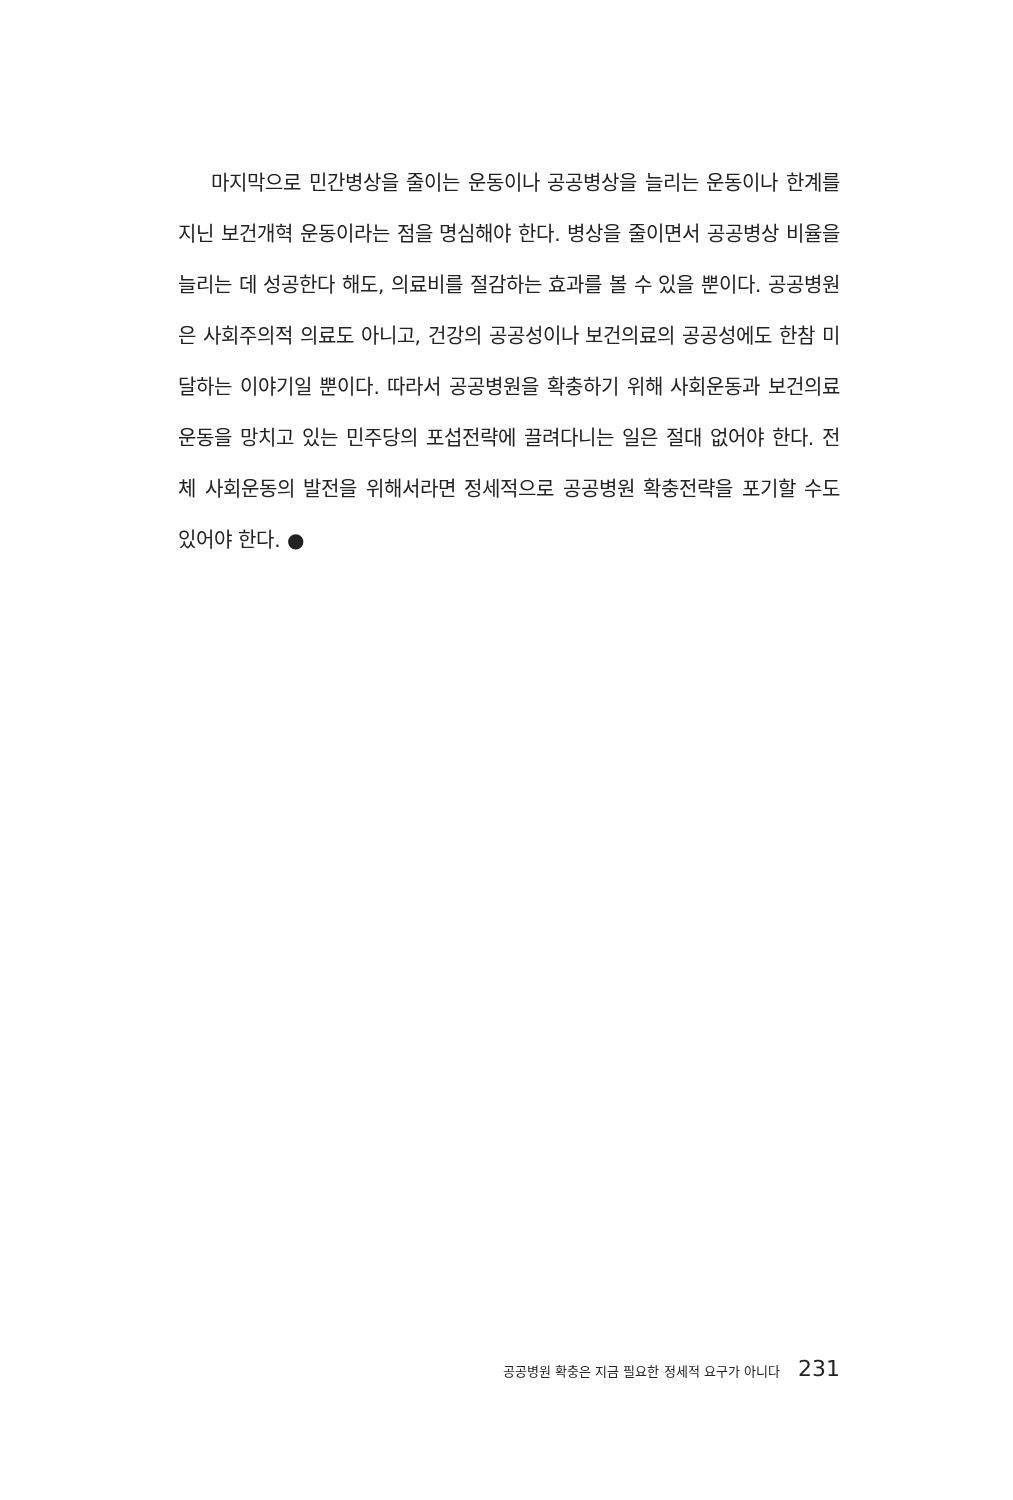마지막으로 민간병상을 줄이는 운동이나 공공병상을 늘리는 운동이나 한계를 지닌 보건개혁 운동이라는 점을 명심해야 한다. 병상을 줄이면서 공공병상 비율을 늘리는 데 성공한다 해도, 의료비를 절감하는 효과를 볼 수 있을 뿐이다. 공공병원은 사회주의적 의료도 아니고, 건강의 공공성이나 보건의료의 공공성에도 한참 미달하는 이야기일 뿐이다. 따라서 공공병원을 확충하기 위해 사회운동과 보건의료운동을 망치고 있는 민주당의 포섭전략에 끌려다니는 일은 절대 없어야 한다. 전체 사회운동의 발전을 위해서라면 정세적으로 공공병원 확충전략을 포기할 수도 있어야 한다. ●
공공병원 확충은 지금 필요한 정세적 요구가 아니다 231